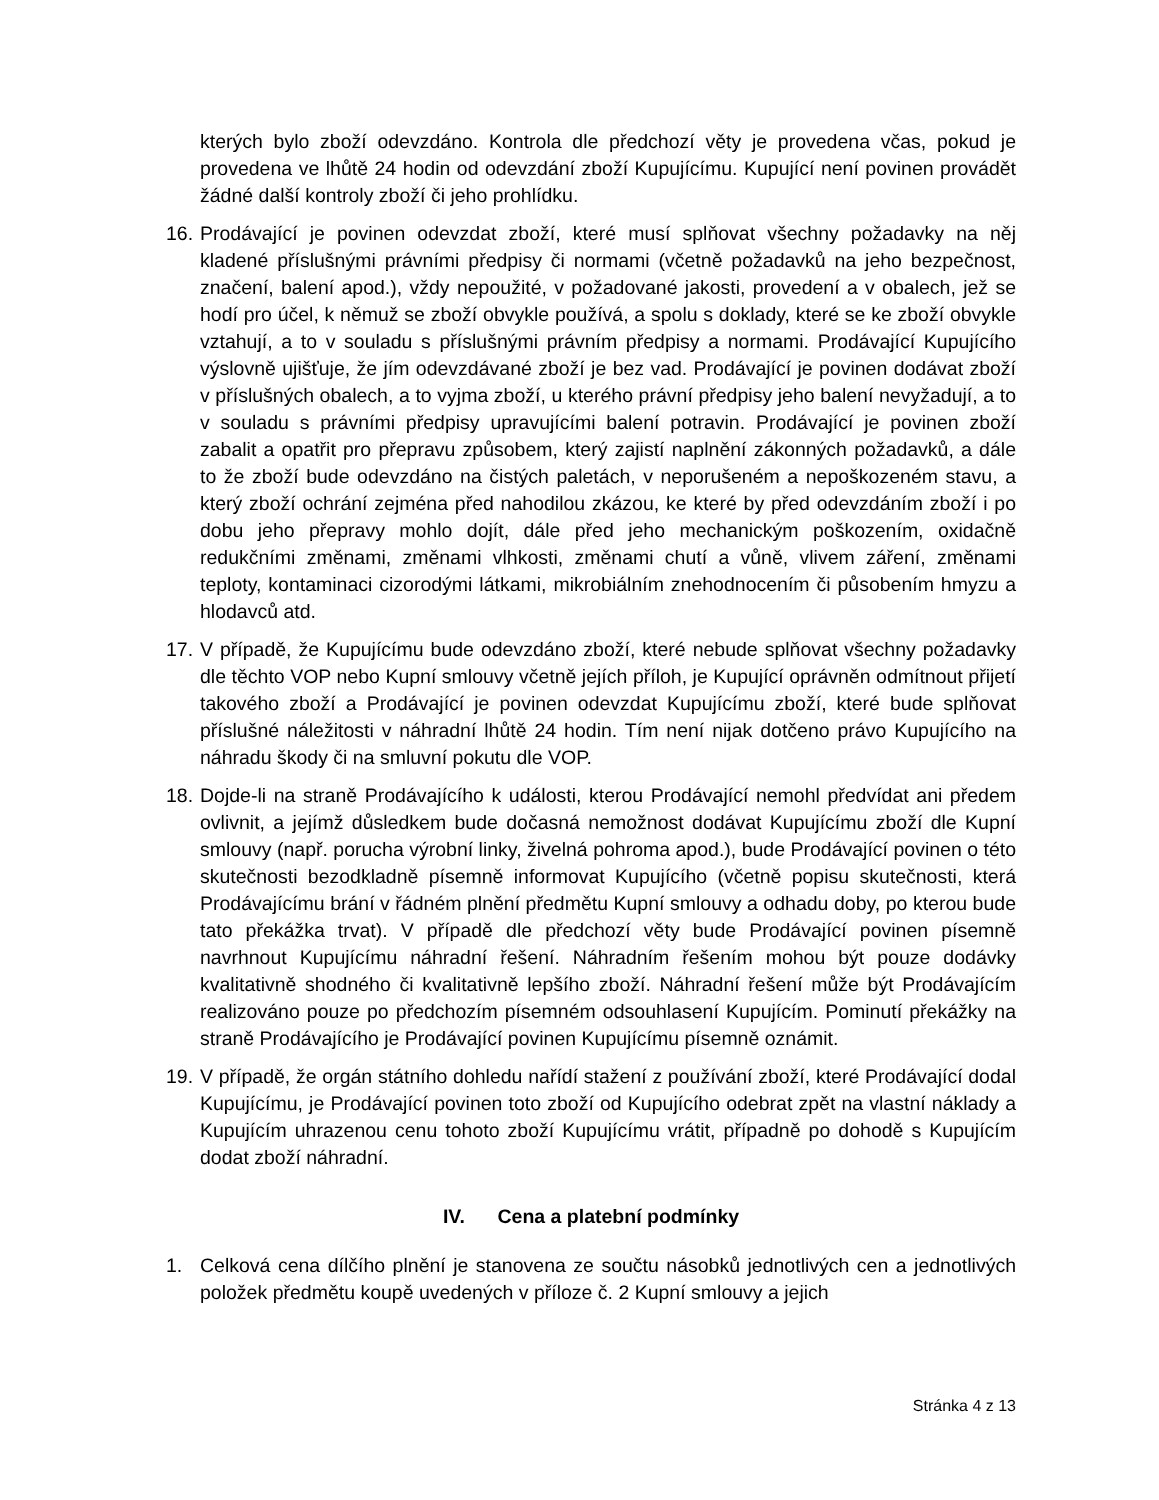kterých bylo zboží odevzdáno. Kontrola dle předchozí věty je provedena včas, pokud je provedena ve lhůtě 24 hodin od odevzdání zboží Kupujícímu. Kupující není povinen provádět žádné další kontroly zboží či jeho prohlídku.
16. Prodávající je povinen odevzdat zboží, které musí splňovat všechny požadavky na něj kladené příslušnými právními předpisy či normami (včetně požadavků na jeho bezpečnost, značení, balení apod.), vždy nepoužité, v požadované jakosti, provedení a v obalech, jež se hodí pro účel, k němuž se zboží obvykle používá, a spolu s doklady, které se ke zboží obvykle vztahují, a to v souladu s příslušnými právním předpisy a normami. Prodávající Kupujícího výslovně ujišťuje, že jím odevzdávané zboží je bez vad. Prodávající je povinen dodávat zboží v příslušných obalech, a to vyjma zboží, u kterého právní předpisy jeho balení nevyžadují, a to v souladu s právními předpisy upravujícími balení potravin. Prodávající je povinen zboží zabalit a opatřit pro přepravu způsobem, který zajistí naplnění zákonných požadavků, a dále to že zboží bude odevzdáno na čistých paletách, v neporušeném a nepoškozeném stavu, a který zboží ochrání zejména před nahodilou zkázou, ke které by před odevzdáním zboží i po dobu jeho přepravy mohlo dojít, dále před jeho mechanickým poškozením, oxidačně redukčními změnami, změnami vlhkosti, změnami chutí a vůně, vlivem záření, změnami teploty, kontaminaci cizorodými látkami, mikrobiálním znehodnocením či působením hmyzu a hlodavců atd.
17. V případě, že Kupujícímu bude odevzdáno zboží, které nebude splňovat všechny požadavky dle těchto VOP nebo Kupní smlouvy včetně jejích příloh, je Kupující oprávněn odmítnout přijetí takového zboží a Prodávající je povinen odevzdat Kupujícímu zboží, které bude splňovat příslušné náležitosti v náhradní lhůtě 24 hodin. Tím není nijak dotčeno právo Kupujícího na náhradu škody či na smluvní pokutu dle VOP.
18. Dojde-li na straně Prodávajícího k události, kterou Prodávající nemohl předvídat ani předem ovlivnit, a jejímž důsledkem bude dočasná nemožnost dodávat Kupujícímu zboží dle Kupní smlouvy (např. porucha výrobní linky, živelná pohroma apod.), bude Prodávající povinen o této skutečnosti bezodkladně písemně informovat Kupujícího (včetně popisu skutečnosti, která Prodávajícímu brání v řádném plnění předmětu Kupní smlouvy a odhadu doby, po kterou bude tato překážka trvat). V případě dle předchozí věty bude Prodávající povinen písemně navrhnout Kupujícímu náhradní řešení. Náhradním řešením mohou být pouze dodávky kvalitativně shodného či kvalitativně lepšího zboží. Náhradní řešení může být Prodávajícím realizováno pouze po předchozím písemném odsouhlasení Kupujícím. Pominutí překážky na straně Prodávajícího je Prodávající povinen Kupujícímu písemně oznámit.
19. V případě, že orgán státního dohledu nařídí stažení z používání zboží, které Prodávající dodal Kupujícímu, je Prodávající povinen toto zboží od Kupujícího odebrat zpět na vlastní náklady a Kupujícím uhrazenou cenu tohoto zboží Kupujícímu vrátit, případně po dohodě s Kupujícím dodat zboží náhradní.
IV. Cena a platební podmínky
1. Celková cena dílčího plnění je stanovena ze součtu násobků jednotlivých cen a jednotlivých položek předmětu koupě uvedených v příloze č. 2 Kupní smlouvy a jejich
Stránka 4 z 13